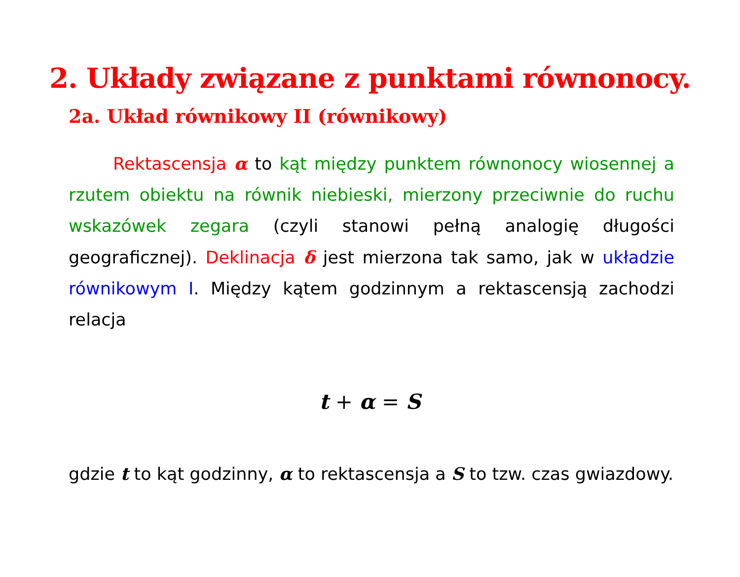2. Układy związane z punktami równonocy.
2a. Układ równikowy II (równikowy)
Rektascensja α to kąt między punktem równonocy wiosennej a rzutem obiektu na równik niebieski, mierzony przeciwnie do ruchu wskazówek zegara (czyli stanowi pełną analogię długości geograficznej). Deklinacja δ jest mierzona tak samo, jak w układzie równikowym I. Między kątem godzinnym a rektascensją zachodzi relacja
t + α = S
gdzie t to kąt godzinny, α to rektascensja a S to tzw. czas gwiazdowy.